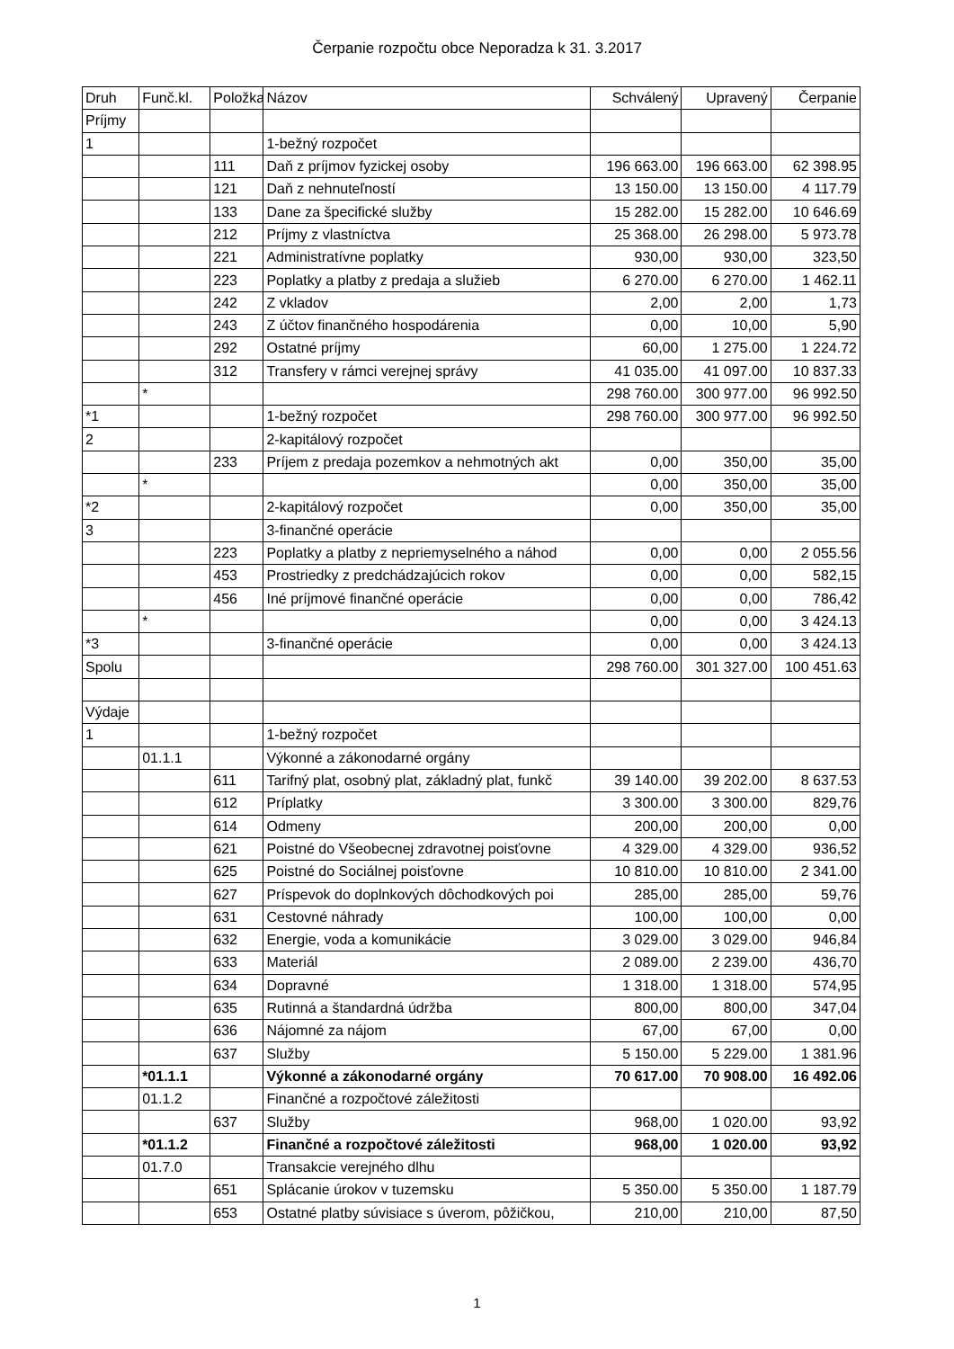Čerpanie rozpočtu obce Neporadza k 31. 3.2017
| Druh | Funč.kl. | Položka | Názov | Schválený | Upravený | Čerpanie |
| --- | --- | --- | --- | --- | --- | --- |
| Príjmy | | | | | | |
| 1 | | | 1-bežný rozpočet | | | |
| | | 111 | Daň z príjmov fyzickej osoby | 196 663.00 | 196 663.00 | 62 398.95 |
| | | 121 | Daň z nehnuteľností | 13 150.00 | 13 150.00 | 4 117.79 |
| | | 133 | Dane za špecifické služby | 15 282.00 | 15 282.00 | 10 646.69 |
| | | 212 | Príjmy z vlastníctva | 25 368.00 | 26 298.00 | 5 973.78 |
| | | 221 | Administratívne poplatky | 930,00 | 930,00 | 323,50 |
| | | 223 | Poplatky a platby z predaja a služieb | 6 270.00 | 6 270.00 | 1 462.11 |
| | | 242 | Z vkladov | 2,00 | 2,00 | 1,73 |
| | | 243 | Z účtov finančného hospodárenia | 0,00 | 10,00 | 5,90 |
| | | 292 | Ostatné príjmy | 60,00 | 1 275.00 | 1 224.72 |
| | | 312 | Transfery v rámci verejnej správy | 41 035.00 | 41 097.00 | 10 837.33 |
| | * | | | 298 760.00 | 300 977.00 | 96 992.50 |
| *1 | | | 1-bežný rozpočet | 298 760.00 | 300 977.00 | 96 992.50 |
| 2 | | | 2-kapitálový rozpočet | | | |
| | | 233 | Príjem z predaja pozemkov a nehmotných akt | 0,00 | 350,00 | 35,00 |
| | * | | | 0,00 | 350,00 | 35,00 |
| *2 | | | 2-kapitálový rozpočet | 0,00 | 350,00 | 35,00 |
| 3 | | | 3-finančné operácie | | | |
| | | 223 | Poplatky a platby z nepriemyselného a náhod | 0,00 | 0,00 | 2 055.56 |
| | | 453 | Prostriedky z predchádzajúcich rokov | 0,00 | 0,00 | 582,15 |
| | | 456 | Iné príjmové finančné operácie | 0,00 | 0,00 | 786,42 |
| | * | | | 0,00 | 0,00 | 3 424.13 |
| *3 | | | 3-finančné operácie | 0,00 | 0,00 | 3 424.13 |
| Spolu | | | | 298 760.00 | 301 327.00 | 100 451.63 |
| Výdaje | | | | | | |
| 1 | | | 1-bežný rozpočet | | | |
| | 01.1.1 | | Výkonné a zákonodarné orgány | | | |
| | | 611 | Tarifný plat, osobný plat, základný plat, funkč | 39 140.00 | 39 202.00 | 8 637.53 |
| | | 612 | Príplatky | 3 300.00 | 3 300.00 | 829,76 |
| | | 614 | Odmeny | 200,00 | 200,00 | 0,00 |
| | | 621 | Poistné do Všeobecnej zdravotnej poisťovne | 4 329.00 | 4 329.00 | 936,52 |
| | | 625 | Poistné do Sociálnej poisťovne | 10 810.00 | 10 810.00 | 2 341.00 |
| | | 627 | Príspevok do doplnkových dôchodkových poi | 285,00 | 285,00 | 59,76 |
| | | 631 | Cestovné náhrady | 100,00 | 100,00 | 0,00 |
| | | 632 | Energie, voda a komunikácie | 3 029.00 | 3 029.00 | 946,84 |
| | | 633 | Materiál | 2 089.00 | 2 239.00 | 436,70 |
| | | 634 | Dopravné | 1 318.00 | 1 318.00 | 574,95 |
| | | 635 | Rutinná a štandardná údržba | 800,00 | 800,00 | 347,04 |
| | | 636 | Nájomné za nájom | 67,00 | 67,00 | 0,00 |
| | | 637 | Služby | 5 150.00 | 5 229.00 | 1 381.96 |
| | *01.1.1 | | Výkonné a zákonodarné orgány | 70 617.00 | 70 908.00 | 16 492.06 |
| | 01.1.2 | | Finančné a rozpočtové záležitosti | | | |
| | | 637 | Služby | 968,00 | 1 020.00 | 93,92 |
| | *01.1.2 | | Finančné a rozpočtové záležitosti | 968,00 | 1 020.00 | 93,92 |
| | 01.7.0 | | Transakcie verejného dlhu | | | |
| | | 651 | Splácanie úrokov v tuzemsku | 5 350.00 | 5 350.00 | 1 187.79 |
| | | 653 | Ostatné platby súvisiace s úverom, pôžičkou, | 210,00 | 210,00 | 87,50 |
1